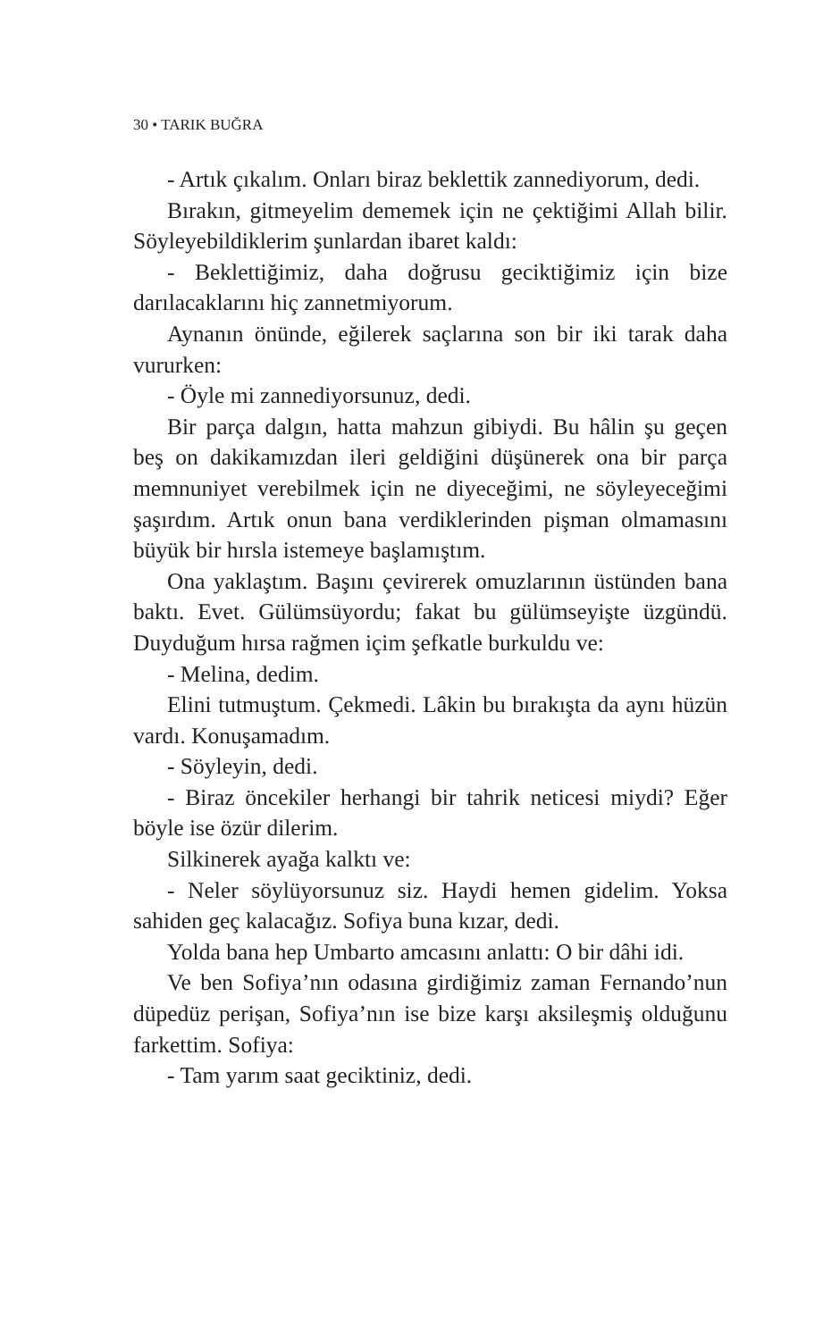30 • TARIK BUĞRA
- Artık çıkalım. Onları biraz beklettik zannediyorum, dedi.
Bırakın, gitmeyelim dememek için ne çektiğimi Allah bilir. Söyleyebildiklerim şunlardan ibaret kaldı:
- Beklettiğimiz, daha doğrusu geciktiğimiz için bize darılacaklarını hiç zannetmiyorum.
Aynanın önünde, eğilerek saçlarına son bir iki tarak daha vururken:
- Öyle mi zannediyorsunuz, dedi.
Bir parça dalgın, hatta mahzun gibiydi. Bu hâlin şu geçen beş on dakikamızdan ileri geldiğini düşünerek ona bir parça memnuniyet verebilmek için ne diyeceğimi, ne söyleyeceğimi şaşırdım. Artık onun bana verdiklerinden pişman olmamasını büyük bir hırsla istemeye başlamıştım.
Ona yaklaştım. Başını çevirerek omuzlarının üstünden bana baktı. Evet. Gülümsüyordu; fakat bu gülümseyişte üzgündü. Duyduğum hırsa rağmen içim şefkatle burkuldu ve:
- Melina, dedim.
Elini tutmuştum. Çekmedi. Lâkin bu bırakışta da aynı hüzün vardı. Konuşamadım.
- Söyleyin, dedi.
- Biraz öncekiler herhangi bir tahrik neticesi miydi? Eğer böyle ise özür dilerim.
Silkinerek ayağa kalktı ve:
- Neler söylüyorsunuz siz. Haydi hemen gidelim. Yoksa sahiden geç kalacağız. Sofiya buna kızar, dedi.
Yolda bana hep Umbarto amcasını anlattı: O bir dâhi idi.
Ve ben Sofiya’nın odasına girdiğimiz zaman Fernando’nun düpedüz perişan, Sofiya’nın ise bize karşı aksileşmiş olduğunu farkettim. Sofiya:
- Tam yarım saat geciktiniz, dedi.